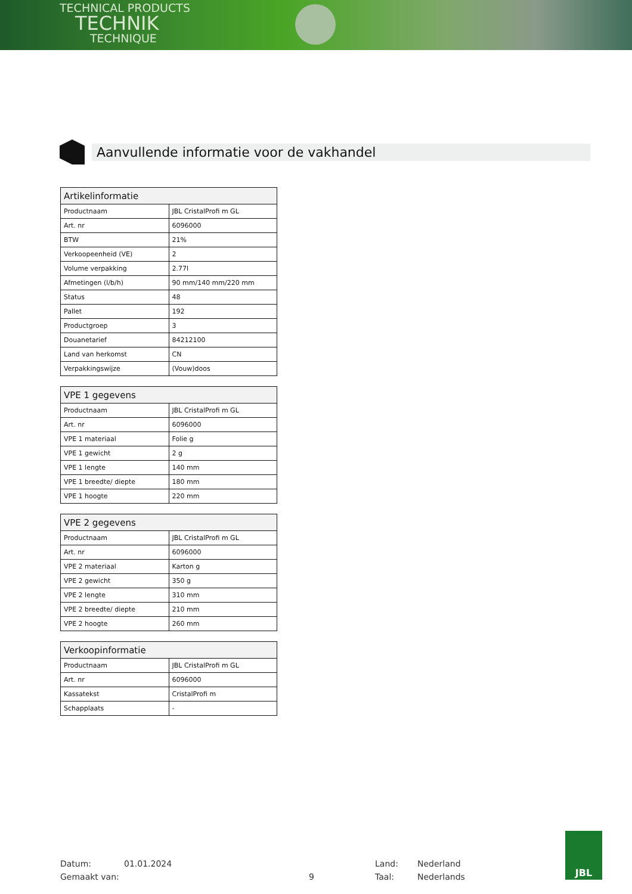TECHNICAL PRODUCTS
TECHNIK
TECHNIQUE
Aanvullende informatie voor de vakhandel
| Artikelinformatie | |
| --- | --- |
| Productnaam | JBL CristalProfi m GL |
| Art. nr | 6096000 |
| BTW | 21% |
| Verkoopeenheid (VE) | 2 |
| Volume verpakking | 2.77l |
| Afmetingen (l/b/h) | 90 mm/140 mm/220 mm |
| Status | 48 |
| Pallet | 192 |
| Productgroep | 3 |
| Douanetarief | 84212100 |
| Land van herkomst | CN |
| Verpakkingswijze | (Vouw)doos |
| VPE 1 gegevens | |
| --- | --- |
| Productnaam | JBL CristalProfi m GL |
| Art. nr | 6096000 |
| VPE 1 materiaal | Folie g |
| VPE 1 gewicht | 2 g |
| VPE 1 lengte | 140 mm |
| VPE 1 breedte/ diepte | 180 mm |
| VPE 1 hoogte | 220 mm |
| VPE 2 gegevens | |
| --- | --- |
| Productnaam | JBL CristalProfi m GL |
| Art. nr | 6096000 |
| VPE 2 materiaal | Karton g |
| VPE 2 gewicht | 350 g |
| VPE 2 lengte | 310 mm |
| VPE 2 breedte/ diepte | 210 mm |
| VPE 2 hoogte | 260 mm |
| Verkoopinformatie | |
| --- | --- |
| Productnaam | JBL CristalProfi m GL |
| Art. nr | 6096000 |
| Kassatekst | CristalProfi m |
| Schapplaats | - |
Datum:
Gemaakt van:
01.01.2024
9 Land:
Taal:
Nederland
Nederlands
JBL